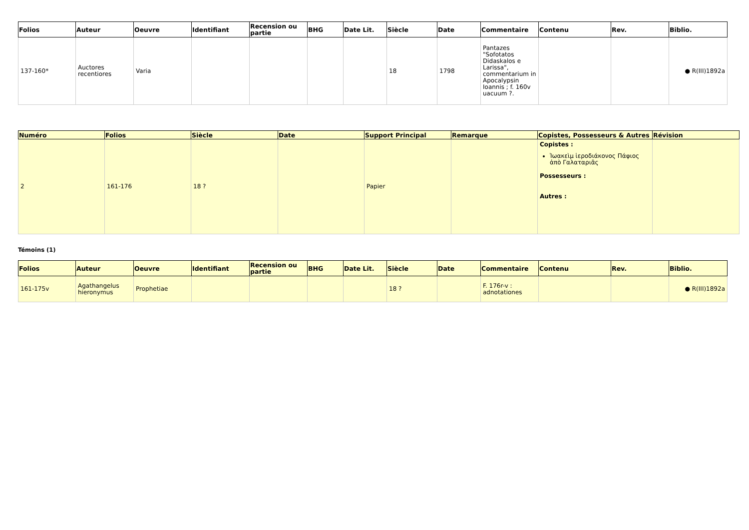| Folios | Auteur | Oeuvre | Identifiant | Recension ou partie | BHG | Date Lit. | Siècle | Date | Commentaire | Contenu | Rev. | Biblio. |
| --- | --- | --- | --- | --- | --- | --- | --- | --- | --- | --- | --- | --- |
| 137-160* | Auctores recentiores | Varia | | | | | 18 | 1798 | Pantazes "Sofotatos Didaskalos e Larissa", commentarium in Apocalypsin Ioannis ; f. 160v uacuum ?. | | | ● R(III)1892a |
| Numéro | Folios | Siècle | Date | Support Principal | Remarque | Copistes, Possesseurs & Autres | Révision |
| --- | --- | --- | --- | --- | --- | --- | --- |
| 2 | 161-176 | 18 ? | | Papier | | Copistes : Ἰωακεὶμ ἱεροδιάκονος Πάφιος ἀπὸ Γαλαταριᾶς Possesseurs : Autres : | |
Témoins (1)
| Folios | Auteur | Oeuvre | Identifiant | Recension ou partie | BHG | Date Lit. | Siècle | Date | Commentaire | Contenu | Rev. | Biblio. |
| --- | --- | --- | --- | --- | --- | --- | --- | --- | --- | --- | --- | --- |
| 161-175v | Agathangelus hieronymus | Prophetiae | | | | | 18 ? | | F. 176r-v : adnotationes | | | ● R(III)1892a |